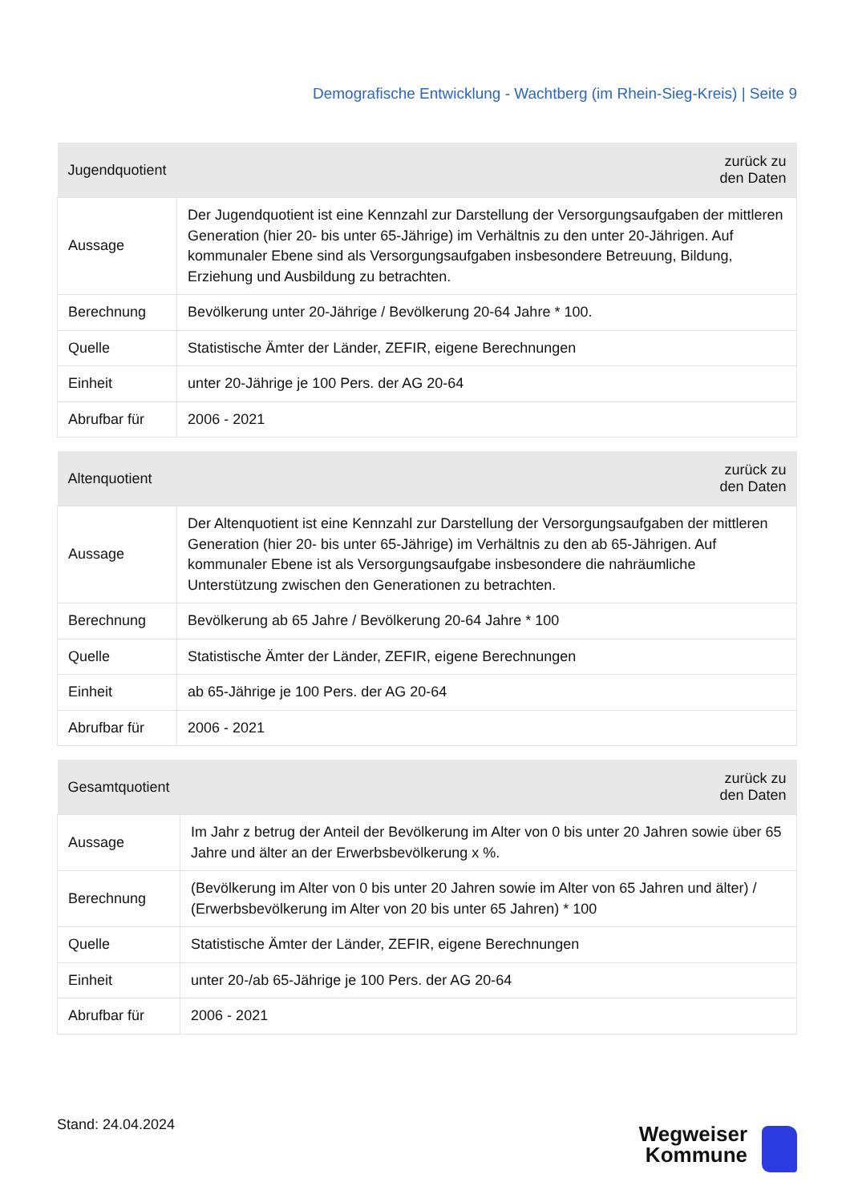Demografische Entwicklung - Wachtberg (im Rhein-Sieg-Kreis) | Seite 9
| Jugendquotient | zurück zu den Daten |
| --- | --- |
| Aussage | Der Jugendquotient ist eine Kennzahl zur Darstellung der Versorgungsaufgaben der mittleren Generation (hier 20- bis unter 65-Jährige) im Verhältnis zu den unter 20-Jährigen. Auf kommunaler Ebene sind als Versorgungsaufgaben insbesondere Betreuung, Bildung, Erziehung und Ausbildung zu betrachten. |
| Berechnung | Bevölkerung unter 20-Jährige / Bevölkerung 20-64 Jahre * 100. |
| Quelle | Statistische Ämter der Länder, ZEFIR, eigene Berechnungen |
| Einheit | unter 20-Jährige je 100 Pers. der AG 20-64 |
| Abrufbar für | 2006 - 2021 |
| Altenquotient | zurück zu den Daten |
| --- | --- |
| Aussage | Der Altenquotient ist eine Kennzahl zur Darstellung der Versorgungsaufgaben der mittleren Generation (hier 20- bis unter 65-Jährige) im Verhältnis zu den ab 65-Jährigen. Auf kommunaler Ebene ist als Versorgungsaufgabe insbesondere die nahräumliche Unterstützung zwischen den Generationen zu betrachten. |
| Berechnung | Bevölkerung ab 65 Jahre / Bevölkerung 20-64 Jahre * 100 |
| Quelle | Statistische Ämter der Länder, ZEFIR, eigene Berechnungen |
| Einheit | ab 65-Jährige je 100 Pers. der AG 20-64 |
| Abrufbar für | 2006 - 2021 |
| Gesamtquotient | zurück zu den Daten |
| --- | --- |
| Aussage | Im Jahr z betrug der Anteil der Bevölkerung im Alter von 0 bis unter 20 Jahren sowie über 65 Jahre und älter an der Erwerbsbevölkerung x %. |
| Berechnung | (Bevölkerung im Alter von 0 bis unter 20 Jahren sowie im Alter von 65 Jahren und älter) / (Erwerbsbevölkerung im Alter von 20 bis unter 65 Jahren) * 100 |
| Quelle | Statistische Ämter der Länder, ZEFIR, eigene Berechnungen |
| Einheit | unter 20-/ab 65-Jährige je 100 Pers. der AG 20-64 |
| Abrufbar für | 2006 - 2021 |
Stand: 24.04.2024
Wegweiser
Kommune